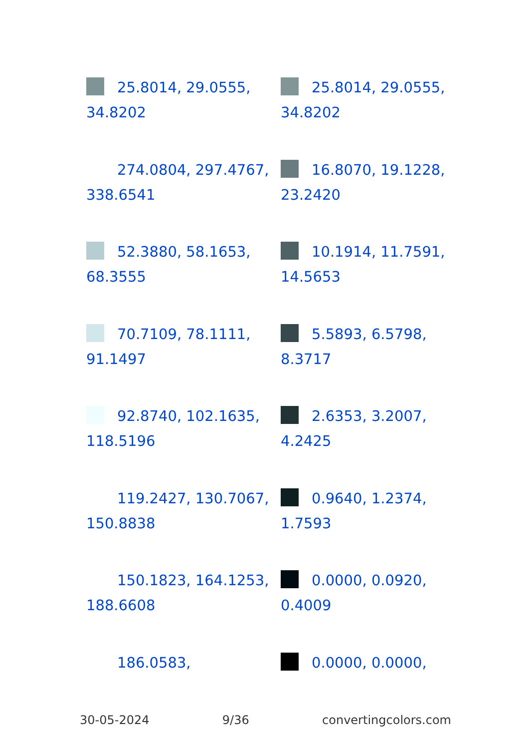25.8014, 29.0555, 34.8202
25.8014, 29.0555, 34.8202
274.0804, 297.4767, 338.6541
16.8070, 19.1228, 23.2420
52.3880, 58.1653, 68.3555
10.1914, 11.7591, 14.5653
70.7109, 78.1111, 91.1497
5.5893, 6.5798, 8.3717
92.8740, 102.1635, 118.5196
2.6353, 3.2007, 4.2425
119.2427, 130.7067, 150.8838
0.9640, 1.2374, 1.7593
150.1823, 164.1253, 188.6608
0.0000, 0.0920, 0.4009
186.0583,
0.0000, 0.0000,
30-05-2024 9/36 convertingcolors.com